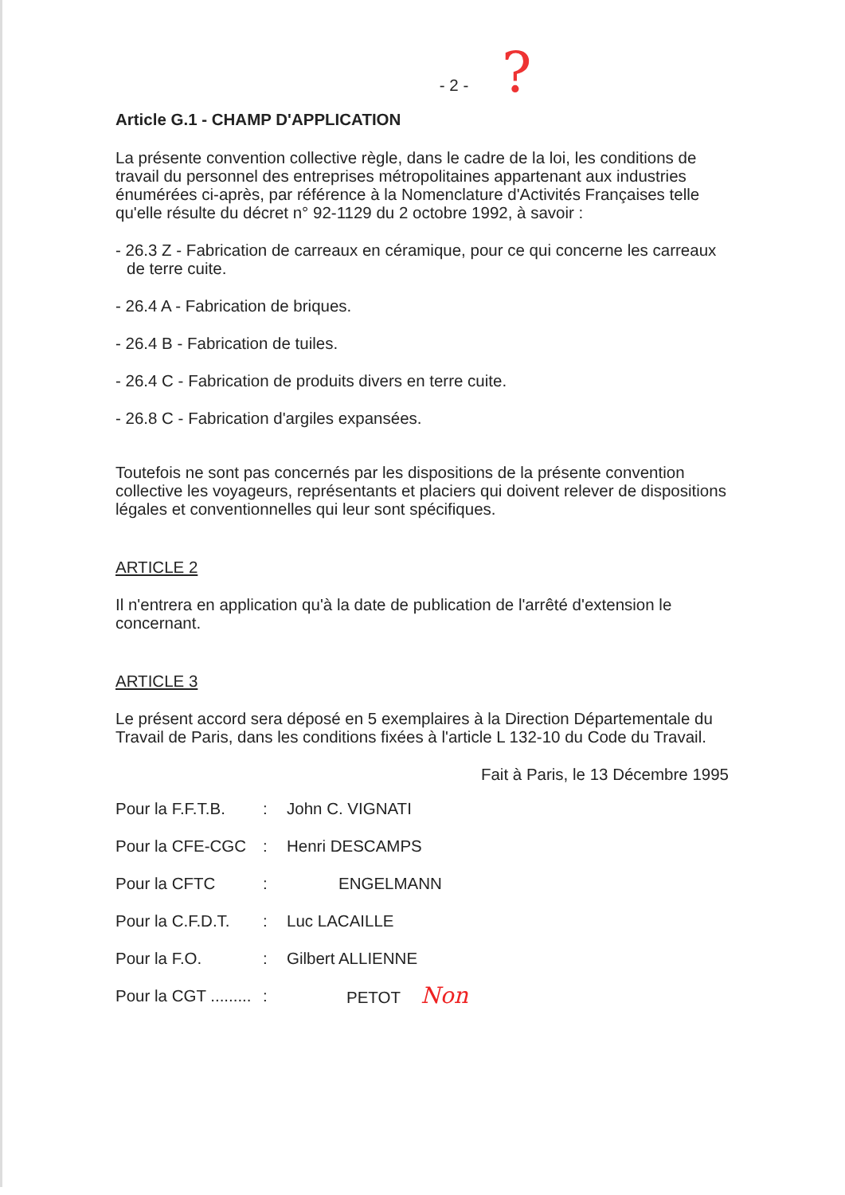?
- 2 -
Article G.1 - CHAMP D'APPLICATION
La présente convention collective règle, dans le cadre de la loi, les conditions de travail du personnel des entreprises métropolitaines appartenant aux industries énumérées ci-après, par référence à la Nomenclature d'Activités Françaises telle qu'elle résulte du décret n° 92-1129 du 2 octobre 1992, à savoir :
- 26.3 Z - Fabrication de carreaux en céramique, pour ce qui concerne les carreaux de terre cuite.
- 26.4 A - Fabrication de briques.
- 26.4 B - Fabrication de tuiles.
- 26.4 C - Fabrication de produits divers en terre cuite.
- 26.8 C - Fabrication d'argiles expansées.
Toutefois ne sont pas concernés par les dispositions de la présente convention collective les voyageurs, représentants et placiers qui doivent relever de dispositions légales et conventionnelles qui leur sont spécifiques.
ARTICLE 2
Il n'entrera en application qu'à la date de publication de l'arrêté d'extension le concernant.
ARTICLE 3
Le présent accord sera déposé en 5 exemplaires à la Direction Départementale du Travail de Paris, dans les conditions fixées à l'article L 132-10 du Code du Travail.
Fait à Paris, le 13 Décembre 1995
| Pour la F.F.T.B. | : | John C. VIGNATI |
| Pour la CFE-CGC | : | Henri DESCAMPS |
| Pour la CFTC | : | ENGELMANN |
| Pour la C.F.D.T. | : | Luc LACAILLE |
| Pour la F.O. | : | Gilbert ALLIENNE |
| Pour la CGT ......... | : | PETOT Non |